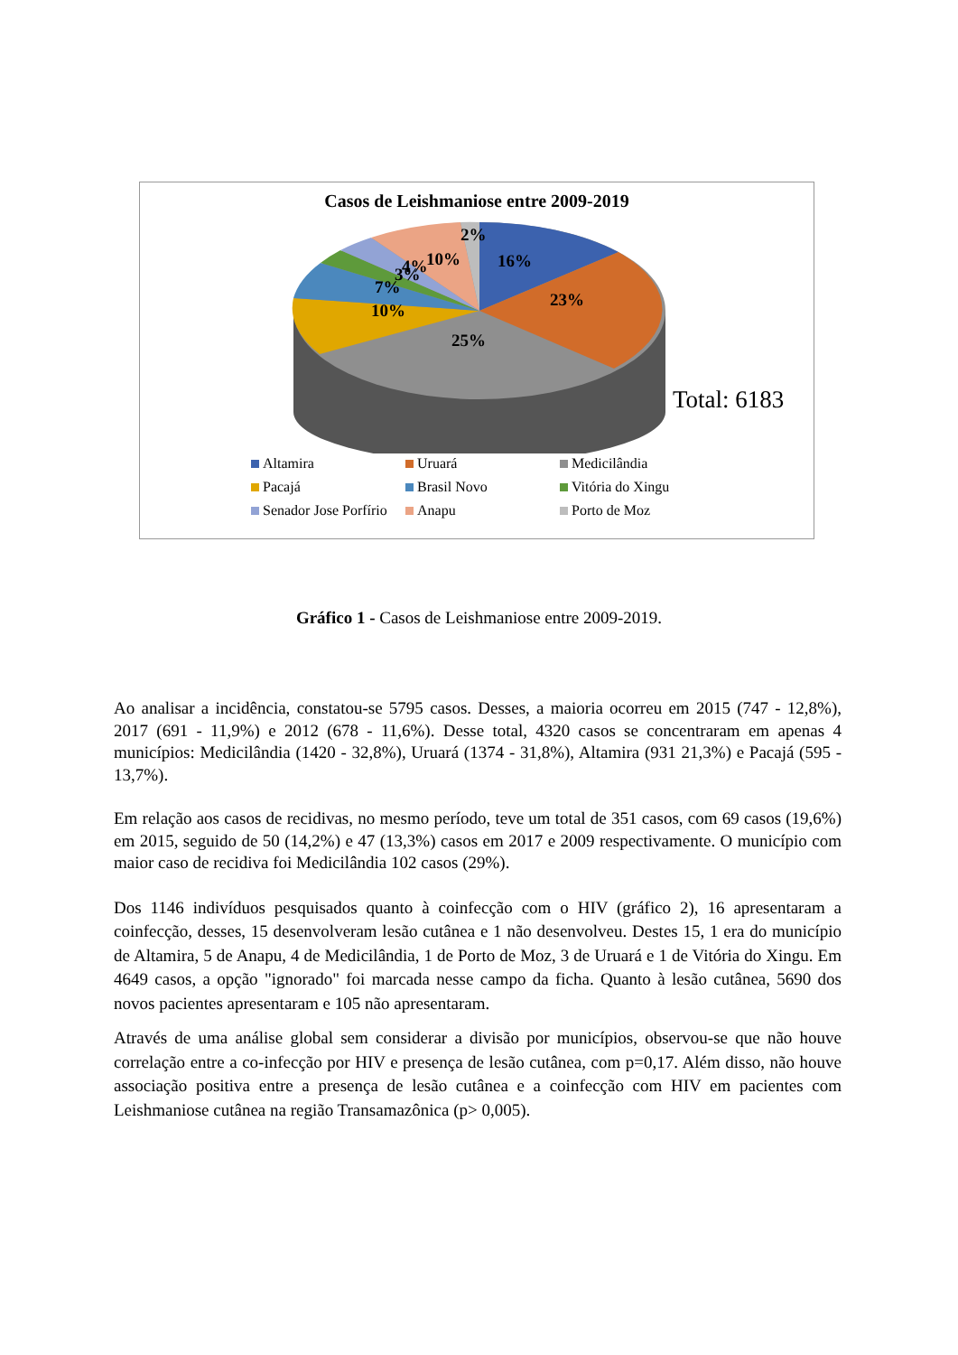Casos de Leishmaniose entre 2009-2019
2%
16%
10%
3%
4%
7%
10%
23%
25%
Total: 6183
Altamira Uruará Medicilândia Pacajá Brasil Novo Vitória do Xingu Senador Jose Porfírio Anapu Porto de Moz
Gráfico 1 - Casos de Leishmaniose entre 2009-2019.
Ao analisar a incidência, constatou-se 5795 casos. Desses, a maioria ocorreu em 2015 (747 - 12,8%), 2017 (691 - 11,9%) e 2012 (678 - 11,6%). Desse total, 4320 casos se concentraram em apenas 4 municípios: Medicilândia (1420 - 32,8%), Uruará (1374 - 31,8%), Altamira (931 21,3%) e Pacajá (595 - 13,7%).
Em relação aos casos de recidivas, no mesmo período, teve um total de 351 casos, com 69 casos (19,6%) em 2015, seguido de 50 (14,2%) e 47 (13,3%) casos em 2017 e 2009 respectivamente. O município com maior caso de recidiva foi Medicilândia 102 casos (29%).
Dos 1146 indivíduos pesquisados quanto à coinfecção com o HIV (gráfico 2), 16 apresentaram a coinfecção, desses, 15 desenvolveram lesão cutânea e 1 não desenvolveu. Destes 15, 1 era do município de Altamira, 5 de Anapu, 4 de Medicilândia, 1 de Porto de Moz, 3 de Uruará e 1 de Vitória do Xingu. Em 4649 casos, a opção "ignorado" foi marcada nesse campo da ficha. Quanto à lesão cutânea, 5690 dos novos pacientes apresentaram e 105 não apresentaram.
Através de uma análise global sem considerar a divisão por municípios, observou-se que não houve correlação entre a co-infecção por HIV e presença de lesão cutânea, com p=0,17. Além disso, não houve associação positiva entre a presença de lesão cutânea e a coinfecção com HIV em pacientes com Leishmaniose cutânea na região Transamazônica (p> 0,005).